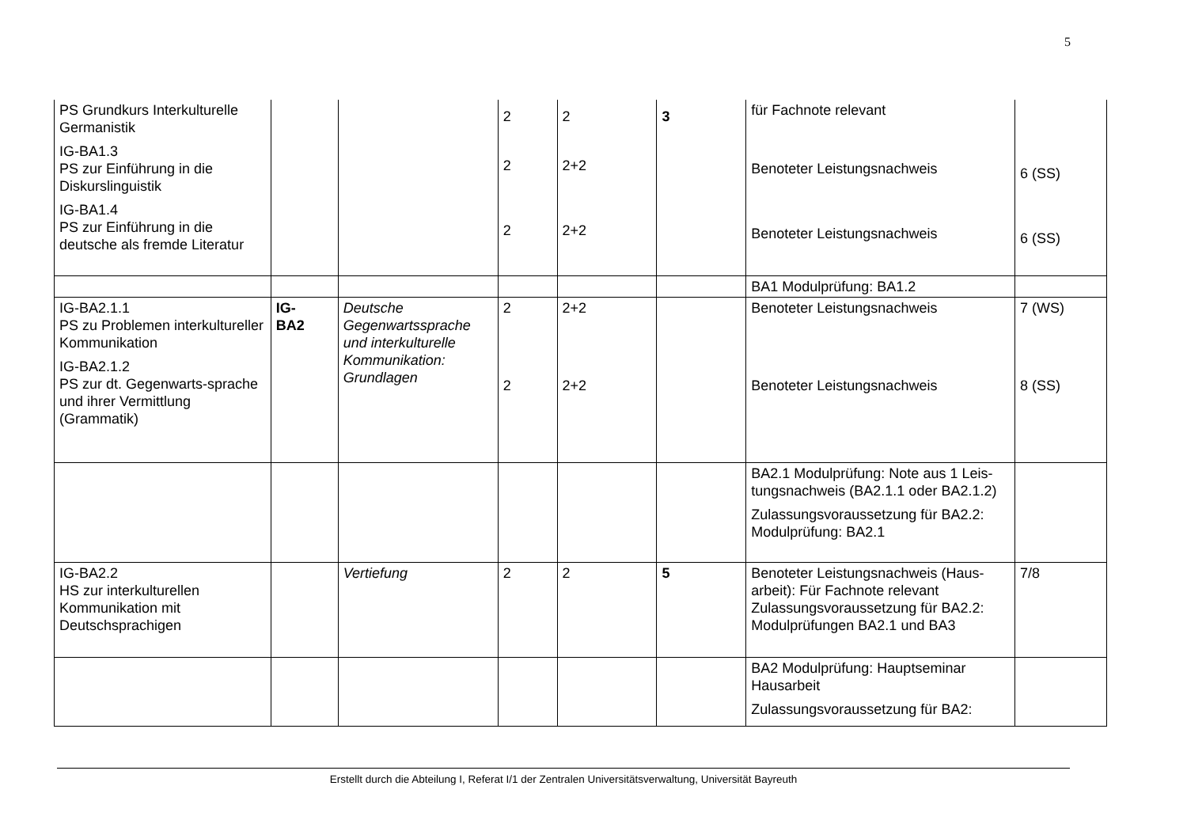5
| PS Grundkurs Interkulturelle Germanistik IG-BA1.3 PS zur Einführung in die Diskurslinguistik IG-BA1.4 PS zur Einführung in die deutsche als fremde Literatur | | | 2 2 2 | 2 2+2 2+2 | 3 | für Fachnote relevant Benoteter Leistungsnachweis Benoteter Leistungsnachweis | 6 (SS) 6 (SS) |
| | | | | | | BA1 Modulprüfung: BA1.2 | |
| IG-BA2.1.1 PS zu Problemen interkultureller Kommunikation IG-BA2.1.2 PS zur dt. Gegenwarts-sprache und ihrer Vermittlung (Grammatik) | IG- BA2 | Deutsche Gegenwartssprache und interkulturelle Kommunikation: Grundlagen | 2 2 | 2+2 2+2 | | Benoteter Leistungsnachweis Benoteter Leistungsnachweis | 7 (WS) 8 (SS) |
| | | | | | | BA2.1 Modulprüfung: Note aus 1 Leis-tungsnachweis (BA2.1.1 oder BA2.1.2) Zulassungsvoraussetzung für BA2.2: Modulprüfung: BA2.1 | |
| IG-BA2.2 HS zur interkulturellen Kommunikation mit Deutschsprachigen | | Vertiefung | 2 | 2 | 5 | Benoteter Leistungsnachweis (Haus-arbeit): Für Fachnote relevant Zulassungsvoraussetzung für BA2.2: Modulprüfungen BA2.1 und BA3 | 7/8 |
| | | | | | | BA2 Modulprüfung: Hauptseminar Hausarbeit Zulassungsvoraussetzung für BA2: | |
Erstellt durch die Abteilung I, Referat I/1 der Zentralen Universitätsverwaltung, Universität Bayreuth